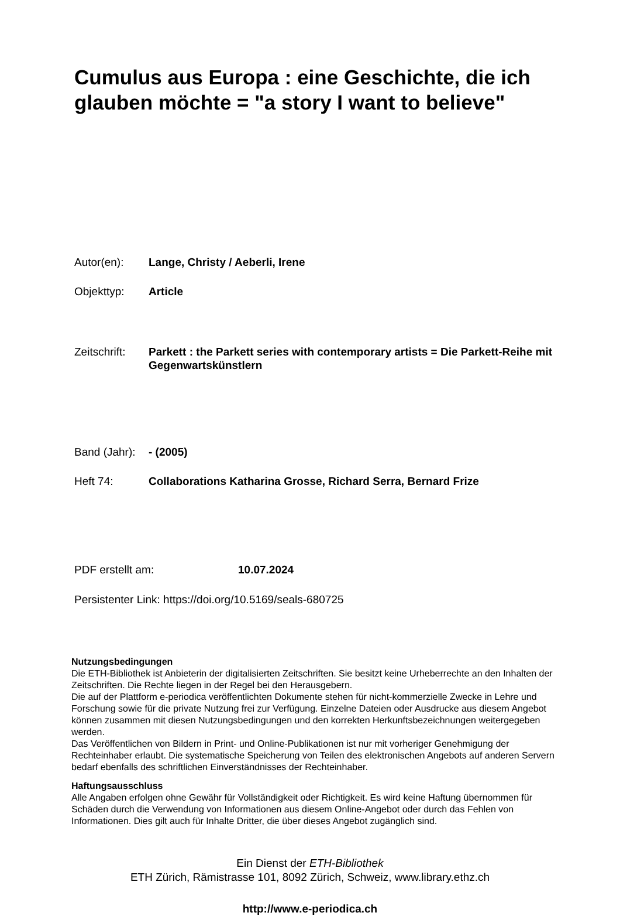Cumulus aus Europa : eine Geschichte, die ich glauben möchte = "a story I want to believe"
Autor(en): Lange, Christy / Aeberli, Irene
Objekttyp: Article
Zeitschrift:
Parkett : the Parkett series with contemporary artists = Die Parkett-Reihe mit Gegenwartskünstlern
Band (Jahr):
- (2005)
Heft 74: Collaborations Katharina Grosse, Richard Serra, Bernard Frize
PDF erstellt am: 10.07.2024
Persistenter Link: https://doi.org/10.5169/seals-680725
Nutzungsbedingungen
Die ETH-Bibliothek ist Anbieterin der digitalisierten Zeitschriften. Sie besitzt keine Urheberrechte an den Inhalten der Zeitschriften. Die Rechte liegen in der Regel bei den Herausgebern.
Die auf der Plattform e-periodica veröffentlichten Dokumente stehen für nicht-kommerzielle Zwecke in Lehre und Forschung sowie für die private Nutzung frei zur Verfügung. Einzelne Dateien oder Ausdrucke aus diesem Angebot können zusammen mit diesen Nutzungsbedingungen und den korrekten Herkunftsbezeichnungen weitergegeben werden.
Das Veröffentlichen von Bildern in Print- und Online-Publikationen ist nur mit vorheriger Genehmigung der Rechteinhaber erlaubt. Die systematische Speicherung von Teilen des elektronischen Angebots auf anderen Servern bedarf ebenfalls des schriftlichen Einverständnisses der Rechteinhaber.
Haftungsausschluss
Alle Angaben erfolgen ohne Gewähr für Vollständigkeit oder Richtigkeit. Es wird keine Haftung übernommen für Schäden durch die Verwendung von Informationen aus diesem Online-Angebot oder durch das Fehlen von Informationen. Dies gilt auch für Inhalte Dritter, die über dieses Angebot zugänglich sind.
Ein Dienst der ETH-Bibliothek
ETH Zürich, Rämistrasse 101, 8092 Zürich, Schweiz, www.library.ethz.ch
http://www.e-periodica.ch